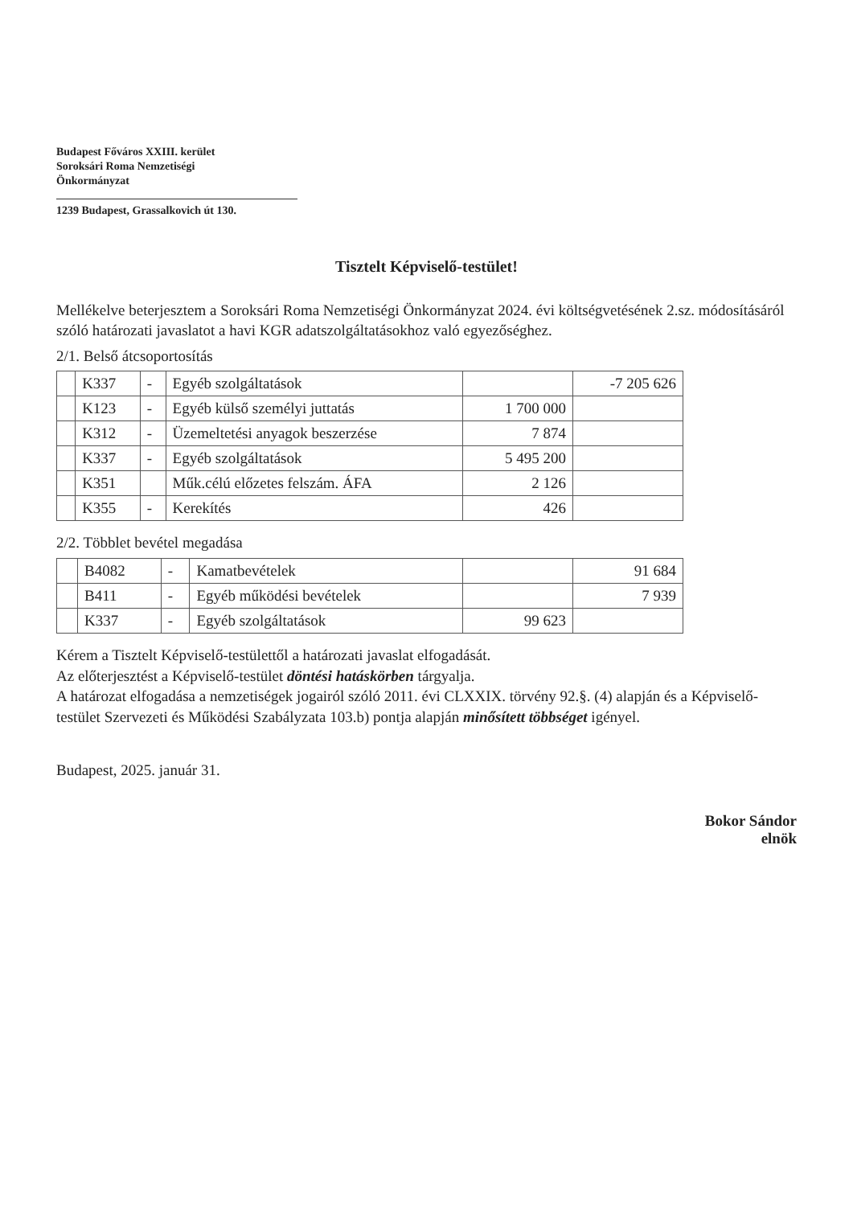Budapest Főváros XXIII. kerület
Soroksári Roma Nemzetiségi
Önkormányzat
1239 Budapest, Grassalkovich út 130.
Tisztelt Képviselő-testület!
Mellékelve beterjesztem a Soroksári Roma Nemzetiségi Önkormányzat 2024. évi költségvetésének 2.sz. módosításáról szóló határozati javaslatot a havi KGR adatszolgáltatásokhoz való egyezőséghez.
2/1. Belső átcsoportosítás
| | K337 | - | Egyéb szolgáltatások | | -7 205 626 |
| | K123 | - | Egyéb külső személyi juttatás | 1 700 000 | |
| | K312 | - | Üzemeltetési anyagok beszerzése | 7 874 | |
| | K337 | - | Egyéb szolgáltatások | 5 495 200 | |
| | K351 | | Műk.célú előzetes felszám. ÁFA | 2 126 | |
| | K355 | - | Kerekítés | 426 | |
2/2. Többlet bevétel megadása
| | B4082 | - | Kamatbevételek | | 91 684 |
| | B411 | - | Egyéb működési bevételek | | 7 939 |
| | K337 | - | Egyéb szolgáltatások | 99 623 | |
Kérem a Tisztelt Képviselő-testülettől a határozati javaslat elfogadását.
Az előterjesztést a Képviselő-testület döntési hatáskörben tárgyalja.
A határozat elfogadása a nemzetiségek jogairól szóló 2011. évi CLXXIX. törvény 92.§. (4) alapján és a Képviselő-testület Szervezeti és Működési Szabályzata 103.b) pontja alapján minősített többséget igényel.
Budapest, 2025. január 31.
Bokor Sándor
elnök